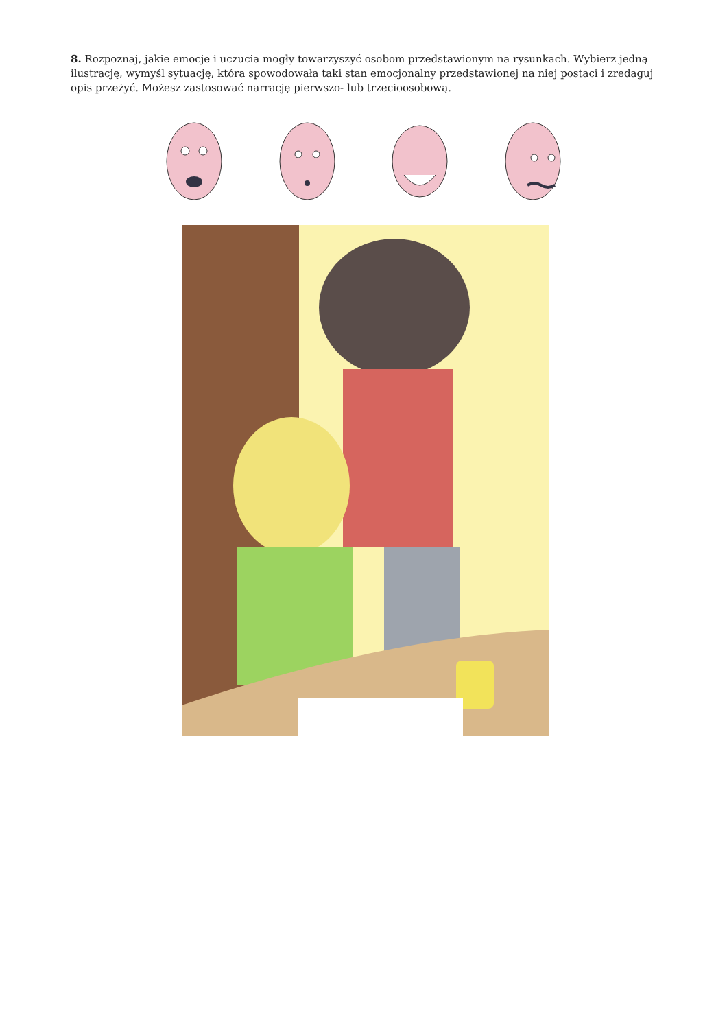8. Rozpoznaj, jakie emocje i uczucia mogły towarzyszyć osobom przedstawionym na rysunkach. Wybierz jedną ilustrację, wymyśl sytuację, która spowodowała taki stan emocjonalny przedstawionej na niej postaci i zredaguj opis przeżyć. Możesz zastosować narrację pierwszo- lub trzecioosobową.